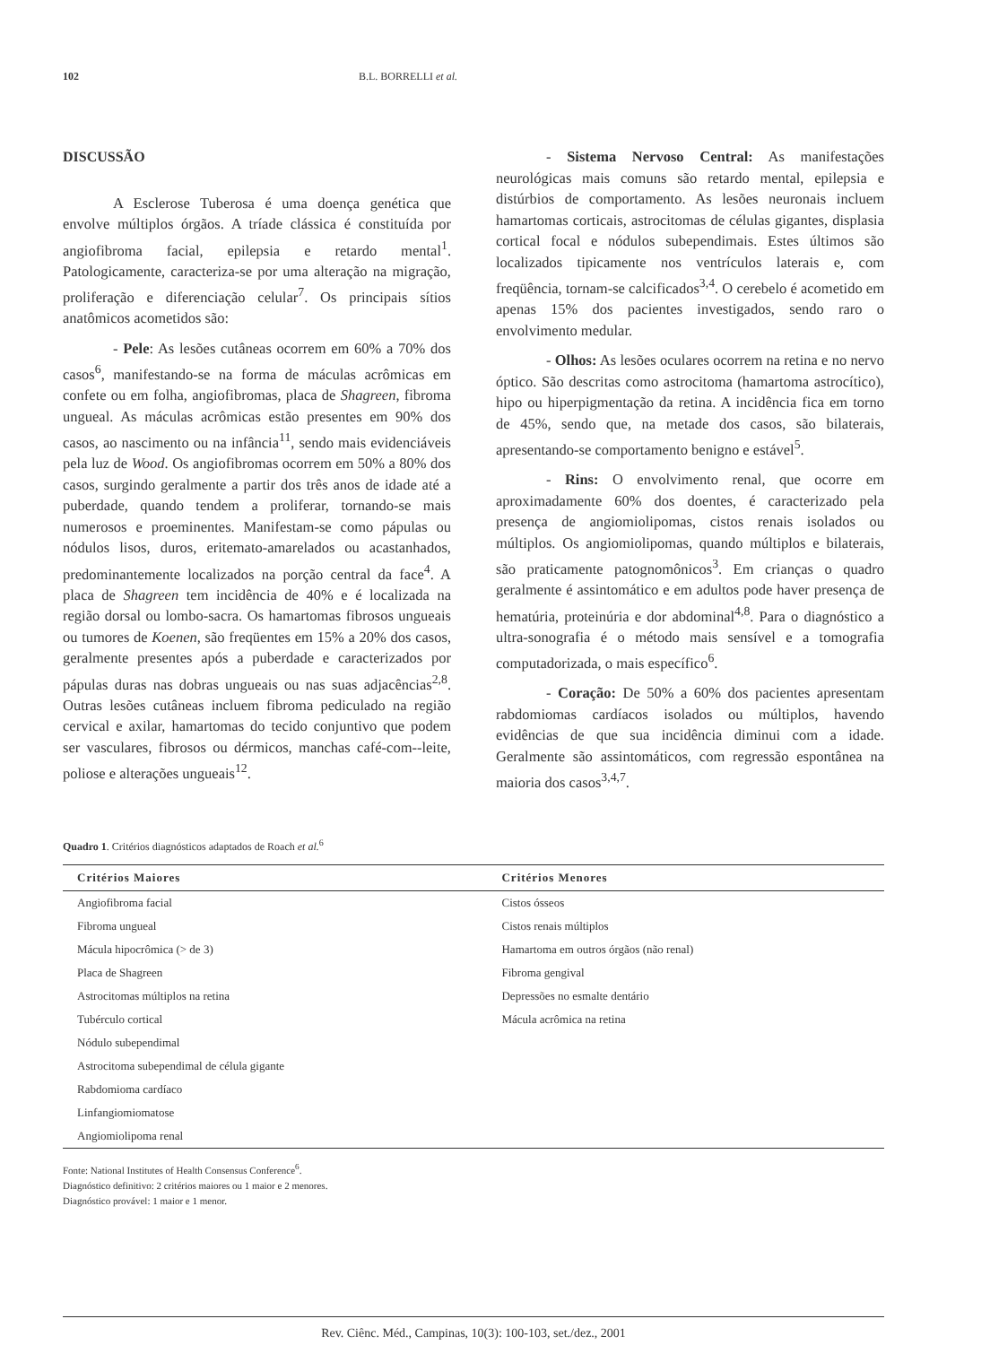102 B.L. BORRELLI et al.
DISCUSSÃO
A Esclerose Tuberosa é uma doença genética que envolve múltiplos órgãos. A tríade clássica é constituída por angiofibroma facial, epilepsia e retardo mental<sup>1</sup>. Patologicamente, caracteriza-se por uma alteração na migração, proliferação e diferenciação celular<sup>7</sup>. Os principais sítios anatômicos acometidos são:
- Pele: As lesões cutâneas ocorrem em 60% a 70% dos casos<sup>6</sup>, manifestando-se na forma de máculas acrômicas em confete ou em folha, angiofibromas, placa de Shagreen, fibroma ungueal. As máculas acrômicas estão presentes em 90% dos casos, ao nascimento ou na infância<sup>11</sup>, sendo mais evidenciáveis pela luz de Wood. Os angiofibromas ocorrem em 50% a 80% dos casos, surgindo geralmente a partir dos três anos de idade até a puberdade, quando tendem a proliferar, tornando-se mais numerosos e proeminentes. Manifestam-se como pápulas ou nódulos lisos, duros, eritemato-amarelados ou acastanhados, predominantemente localizados na porção central da face<sup>4</sup>. A placa de Shagreen tem incidência de 40% e é localizada na região dorsal ou lombo-sacra. Os hamartomas fibrosos ungueais ou tumores de Koenen, são freqüentes em 15% a 20% dos casos, geralmente presentes após a puberdade e caracterizados por pápulas duras nas dobras ungueais ou nas suas adjacências<sup>2,8</sup>. Outras lesões cutâneas incluem fibroma pediculado na região cervical e axilar, hamartomas do tecido conjuntivo que podem ser vasculares, fibrosos ou dérmicos, manchas café-com--leite, poliose e alterações ungueais<sup>12</sup>.
- Sistema Nervoso Central: As manifestações neurológicas mais comuns são retardo mental, epilepsia e distúrbios de comportamento. As lesões neuronais incluem hamartomas corticais, astrocitomas de células gigantes, displasia cortical focal e nódulos subependimais. Estes últimos são localizados tipicamente nos ventrículos laterais e, com freqüência, tornam-se calcificados<sup>3,4</sup>. O cerebelo é acometido em apenas 15% dos pacientes investigados, sendo raro o envolvimento medular.
- Olhos: As lesões oculares ocorrem na retina e no nervo óptico. São descritas como astrocitoma (hamartoma astrocítico), hipo ou hiperpigmentação da retina. A incidência fica em torno de 45%, sendo que, na metade dos casos, são bilaterais, apresentando-se comportamento benigno e estável<sup>5</sup>.
- Rins: O envolvimento renal, que ocorre em aproximadamente 60% dos doentes, é caracterizado pela presença de angiomiolipomas, cistos renais isolados ou múltiplos. Os angiomiolipomas, quando múltiplos e bilaterais, são praticamente patognomônicos<sup>3</sup>. Em crianças o quadro geralmente é assintomático e em adultos pode haver presença de hematúria, proteinúria e dor abdominal<sup>4,8</sup>. Para o diagnóstico a ultra-sonografia é o método mais sensível e a tomografia computadorizada, o mais específico<sup>6</sup>.
- Coração: De 50% a 60% dos pacientes apresentam rabdomiomas cardíacos isolados ou múltiplos, havendo evidências de que sua incidência diminui com a idade. Geralmente são assintomáticos, com regressão espontânea na maioria dos casos<sup>3,4,7</sup>.
Quadro 1. Critérios diagnósticos adaptados de Roach et al.<sup>6</sup>
| Critérios Maiores | Critérios Menores |
| --- | --- |
| Angiofibroma facial | Cistos ósseos |
| Fibroma ungueal | Cistos renais múltiplos |
| Mácula hipocrômica (> de 3) | Hamartoma em outros órgãos (não renal) |
| Placa de Shagreen | Fibroma gengival |
| Astrocitomas múltiplos na retina | Depressões no esmalte dentário |
| Tubérculo cortical | Mácula acrômica na retina |
| Nódulo subependimal | |
| Astrocitoma subependimal de célula gigante | |
| Rabdomioma cardíaco | |
| Linfangiomiomatose | |
| Angiomiolipoma renal | |
Fonte: National Institutes of Health Consensus Conference<sup>6</sup>.
Diagnóstico definitivo: 2 critérios maiores ou 1 maior e 2 menores.
Diagnóstico provável: 1 maior e 1 menor.
Rev. Ciênc. Méd., Campinas, 10(3): 100-103, set./dez., 2001